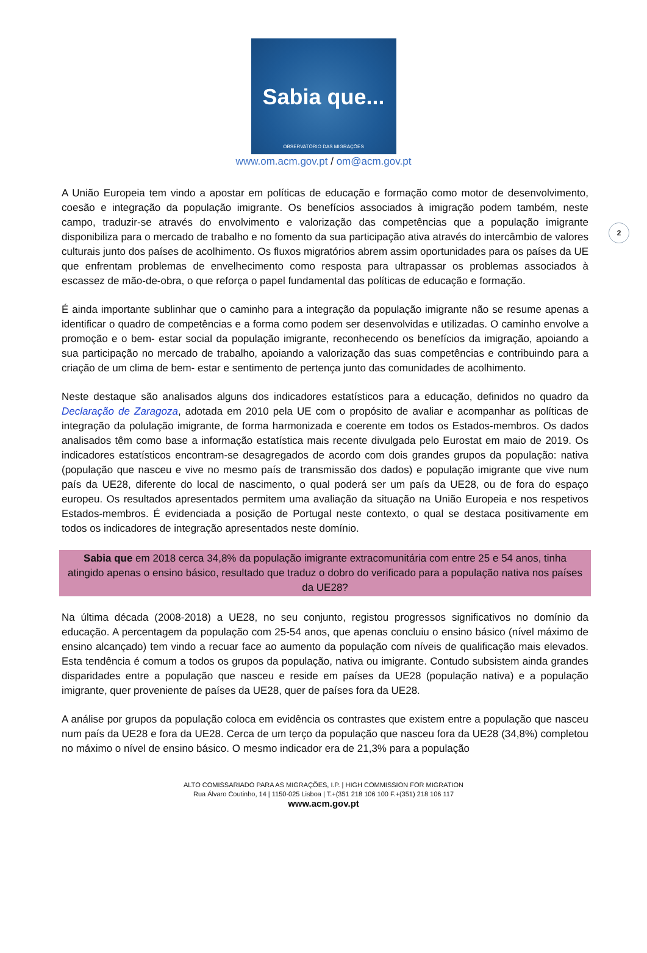Sabia que...
OBSERVATÓRIO DAS MIGRAÇÕES
www.om.acm.gov.pt / om@acm.gov.pt
2
A União Europeia tem vindo a apostar em políticas de educação e formação como motor de desenvolvimento, coesão e integração da população imigrante. Os benefícios associados à imigração podem também, neste campo, traduzir-se através do envolvimento e valorização das competências que a população imigrante disponibiliza para o mercado de trabalho e no fomento da sua participação ativa através do intercâmbio de valores culturais junto dos países de acolhimento. Os fluxos migratórios abrem assim oportunidades para os países da UE que enfrentam problemas de envelhecimento como resposta para ultrapassar os problemas associados à escassez de mão-de-obra, o que reforça o papel fundamental das políticas de educação e formação.
É ainda importante sublinhar que o caminho para a integração da população imigrante não se resume apenas a identificar o quadro de competências e a forma como podem ser desenvolvidas e utilizadas. O caminho envolve a promoção e o bem- estar social da população imigrante, reconhecendo os benefícios da imigração, apoiando a sua participação no mercado de trabalho, apoiando a valorização das suas competências e contribuindo para a criação de um clima de bem- estar e sentimento de pertença junto das comunidades de acolhimento.
Neste destaque são analisados alguns dos indicadores estatísticos para a educação, definidos no quadro da Declaração de Zaragoza, adotada em 2010 pela UE com o propósito de avaliar e acompanhar as políticas de integração da polulação imigrante, de forma harmonizada e coerente em todos os Estados-membros. Os dados analisados têm como base a informação estatística mais recente divulgada pelo Eurostat em maio de 2019. Os indicadores estatísticos encontram-se desagregados de acordo com dois grandes grupos da população: nativa (população que nasceu e vive no mesmo país de transmissão dos dados) e população imigrante que vive num país da UE28, diferente do local de nascimento, o qual poderá ser um país da UE28, ou de fora do espaço europeu. Os resultados apresentados permitem uma avaliação da situação na União Europeia e nos respetivos Estados-membros. É evidenciada a posição de Portugal neste contexto, o qual se destaca positivamente em todos os indicadores de integração apresentados neste domínio.
Sabia que em 2018 cerca 34,8% da população imigrante extracomunitária com entre 25 e 54 anos, tinha atingido apenas o ensino básico, resultado que traduz o dobro do verificado para a população nativa nos países da UE28?
Na última década (2008-2018) a UE28, no seu conjunto, registou progressos significativos no domínio da educação. A percentagem da população com 25-54 anos, que apenas concluiu o ensino básico (nível máximo de ensino alcançado) tem vindo a recuar face ao aumento da população com níveis de qualificação mais elevados. Esta tendência é comum a todos os grupos da população, nativa ou imigrante. Contudo subsistem ainda grandes disparidades entre a população que nasceu e reside em países da UE28 (população nativa) e a população imigrante, quer proveniente de países da UE28, quer de países fora da UE28.
A análise por grupos da população coloca em evidência os contrastes que existem entre a população que nasceu num país da UE28 e fora da UE28. Cerca de um terço da população que nasceu fora da UE28 (34,8%) completou no máximo o nível de ensino básico. O mesmo indicador era de 21,3% para a população
ALTO COMISSARIADO PARA AS MIGRAÇÕES, I.P. | HIGH COMMISSION FOR MIGRATION
Rua Álvaro Coutinho, 14 | 1150-025 Lisboa | T.+(351 218 106 100 F.+(351) 218 106 117
www.acm.gov.pt